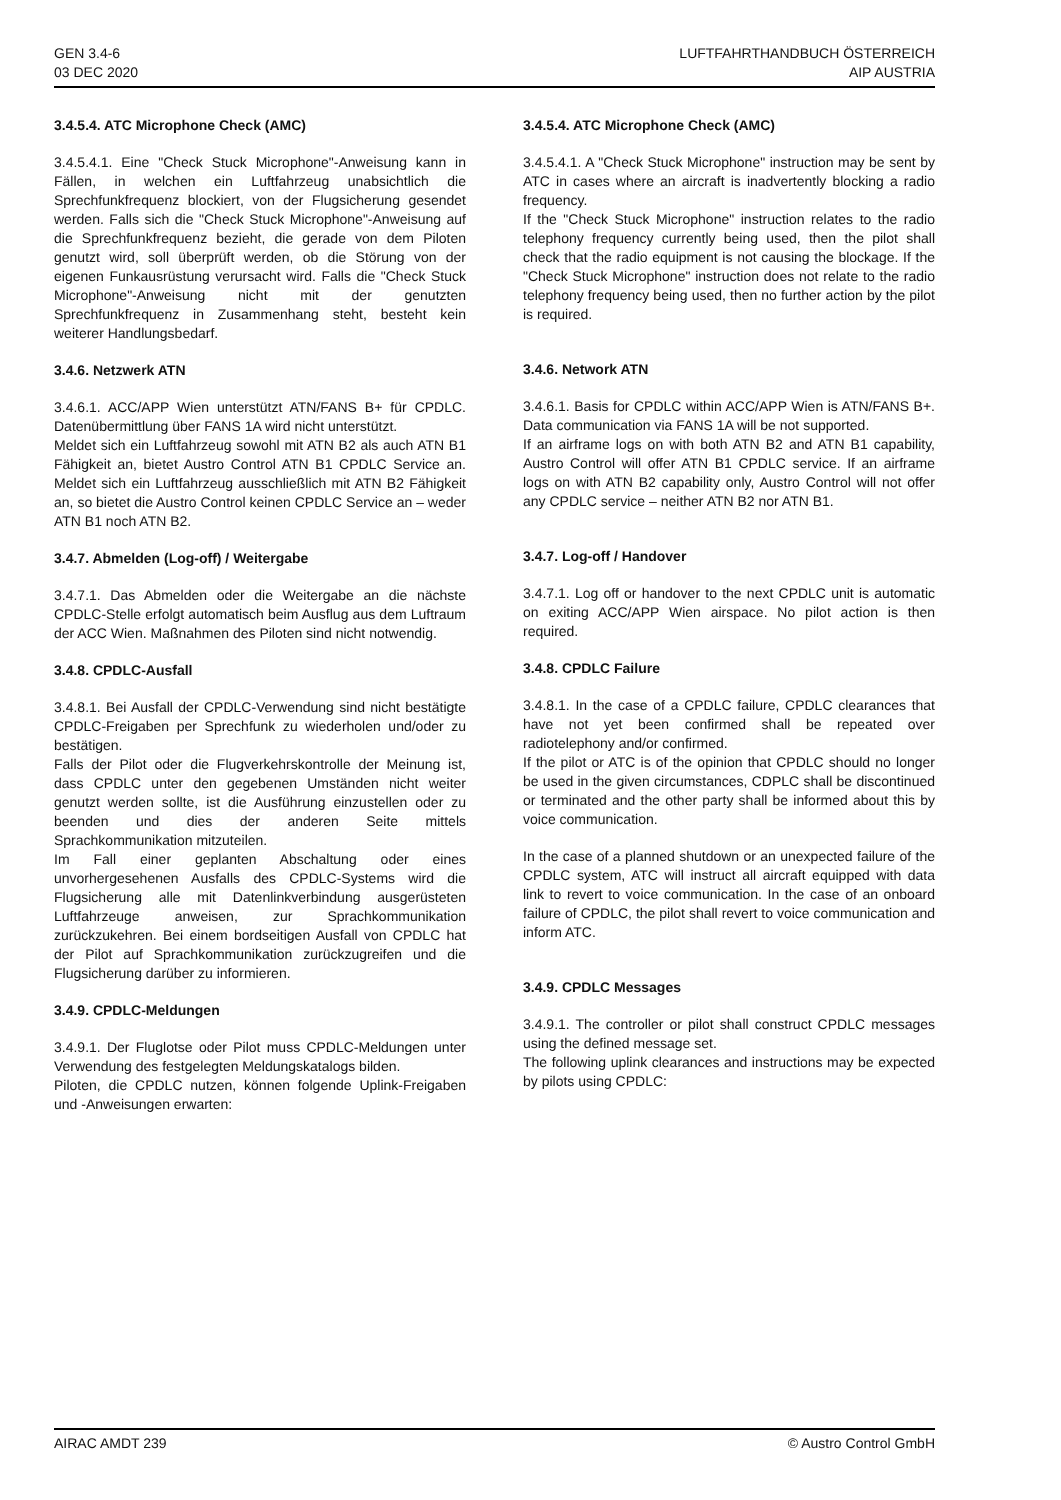GEN 3.4-6
03 DEC 2020
LUFTFAHRTHANDBUCH ÖSTERREICH
AIP AUSTRIA
3.4.5.4. ATC Microphone Check (AMC)
3.4.5.4.1. Eine "Check Stuck Microphone"-Anweisung kann in Fällen, in welchen ein Luftfahrzeug unabsichtlich die Sprechfunkfrequenz blockiert, von der Flugsicherung gesendet werden. Falls sich die "Check Stuck Microphone"-Anweisung auf die Sprechfunkfrequenz bezieht, die gerade von dem Piloten genutzt wird, soll überprüft werden, ob die Störung von der eigenen Funkausrüstung verursacht wird. Falls die "Check Stuck Microphone"-Anweisung nicht mit der genutzten Sprechfunkfrequenz in Zusammenhang steht, besteht kein weiterer Handlungsbedarf.
3.4.6. Netzwerk ATN
3.4.6.1. ACC/APP Wien unterstützt ATN/FANS B+ für CPDLC. Datenübermittlung über FANS 1A wird nicht unterstützt.
Meldet sich ein Luftfahrzeug sowohl mit ATN B2 als auch ATN B1 Fähigkeit an, bietet Austro Control ATN B1 CPDLC Service an. Meldet sich ein Luftfahrzeug ausschließlich mit ATN B2 Fähigkeit an, so bietet die Austro Control keinen CPDLC Service an – weder ATN B1 noch ATN B2.
3.4.7. Abmelden (Log-off) / Weitergabe
3.4.7.1. Das Abmelden oder die Weitergabe an die nächste CPDLC-Stelle erfolgt automatisch beim Ausflug aus dem Luftraum der ACC Wien. Maßnahmen des Piloten sind nicht notwendig.
3.4.8. CPDLC-Ausfall
3.4.8.1. Bei Ausfall der CPDLC-Verwendung sind nicht bestätigte CPDLC-Freigaben per Sprechfunk zu wiederholen und/oder zu bestätigen.
Falls der Pilot oder die Flugverkehrskontrolle der Meinung ist, dass CPDLC unter den gegebenen Umständen nicht weiter genutzt werden sollte, ist die Ausführung einzustellen oder zu beenden und dies der anderen Seite mittels Sprachkommunikation mitzuteilen.
Im Fall einer geplanten Abschaltung oder eines unvorhergesehenen Ausfalls des CPDLC-Systems wird die Flugsicherung alle mit Datenlinkverbindung ausgerüsteten Luftfahrzeuge anweisen, zur Sprachkommunikation zurückzukehren. Bei einem bordseitigen Ausfall von CPDLC hat der Pilot auf Sprachkommunikation zurückzugreifen und die Flugsicherung darüber zu informieren.
3.4.9. CPDLC-Meldungen
3.4.9.1. Der Fluglotse oder Pilot muss CPDLC-Meldungen unter Verwendung des festgelegten Meldungskatalogs bilden.
Piloten, die CPDLC nutzen, können folgende Uplink-Freigaben und -Anweisungen erwarten:
3.4.5.4. ATC Microphone Check (AMC)
3.4.5.4.1. A "Check Stuck Microphone" instruction may be sent by ATC in cases where an aircraft is inadvertently blocking a radio frequency.
If the "Check Stuck Microphone" instruction relates to the radio telephony frequency currently being used, then the pilot shall check that the radio equipment is not causing the blockage. If the "Check Stuck Microphone" instruction does not relate to the radio telephony frequency being used, then no further action by the pilot is required.
3.4.6. Network ATN
3.4.6.1. Basis for CPDLC within ACC/APP Wien is ATN/FANS B+. Data communication via FANS 1A will be not supported.
If an airframe logs on with both ATN B2 and ATN B1 capability, Austro Control will offer ATN B1 CPDLC service. If an airframe logs on with ATN B2 capability only, Austro Control will not offer any CPDLC service – neither ATN B2 nor ATN B1.
3.4.7. Log-off / Handover
3.4.7.1. Log off or handover to the next CPDLC unit is automatic on exiting ACC/APP Wien airspace. No pilot action is then required.
3.4.8. CPDLC Failure
3.4.8.1. In the case of a CPDLC failure, CPDLC clearances that have not yet been confirmed shall be repeated over radiotelephony and/or confirmed.
If the pilot or ATC is of the opinion that CPDLC should no longer be used in the given circumstances, CDPLC shall be discontinued or terminated and the other party shall be informed about this by voice communication.
In the case of a planned shutdown or an unexpected failure of the CPDLC system, ATC will instruct all aircraft equipped with data link to revert to voice communication. In the case of an onboard failure of CPDLC, the pilot shall revert to voice communication and inform ATC.
3.4.9. CPDLC Messages
3.4.9.1. The controller or pilot shall construct CPDLC messages using the defined message set.
The following uplink clearances and instructions may be expected by pilots using CPDLC:
AIRAC AMDT 239 © Austro Control GmbH